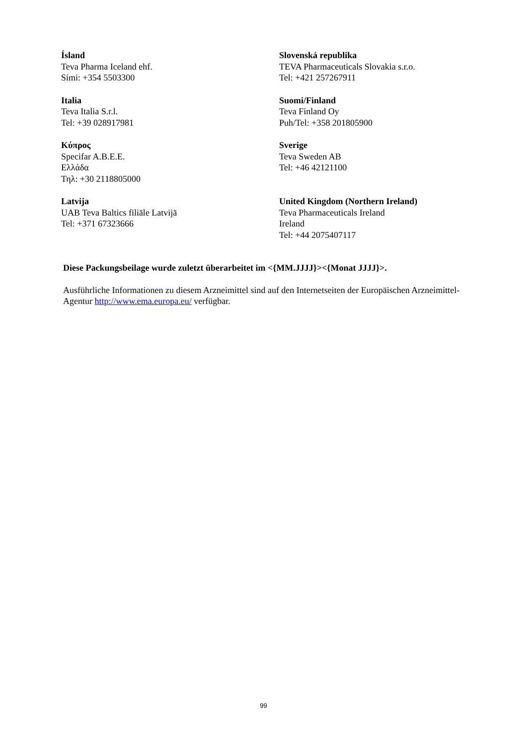| Ísland Teva Pharma Iceland ehf. Sími: +354 5503300 | Slovenská republika TEVA Pharmaceuticals Slovakia s.r.o. Tel: +421 257267911 |
| Italia Teva Italia S.r.l. Tel: +39 028917981 | Suomi/Finland Teva Finland Oy Puh/Tel: +358 201805900 |
| Κύπρος Specifar A.B.E.E. Ελλάδα Τηλ: +30 2118805000 | Sverige Teva Sweden AB Tel: +46 42121100 |
| Latvija UAB Teva Baltics filiāle Latvijā Tel: +371 67323666 | United Kingdom (Northern Ireland) Teva Pharmaceuticals Ireland Ireland Tel: +44 2075407117 |
Diese Packungsbeilage wurde zuletzt überarbeitet im <{MM.JJJJ}><{Monat JJJJ}>.
Ausführliche Informationen zu diesem Arzneimittel sind auf den Internetseiten der Europäischen Arzneimittel-Agentur http://www.ema.europa.eu/ verfügbar.
99